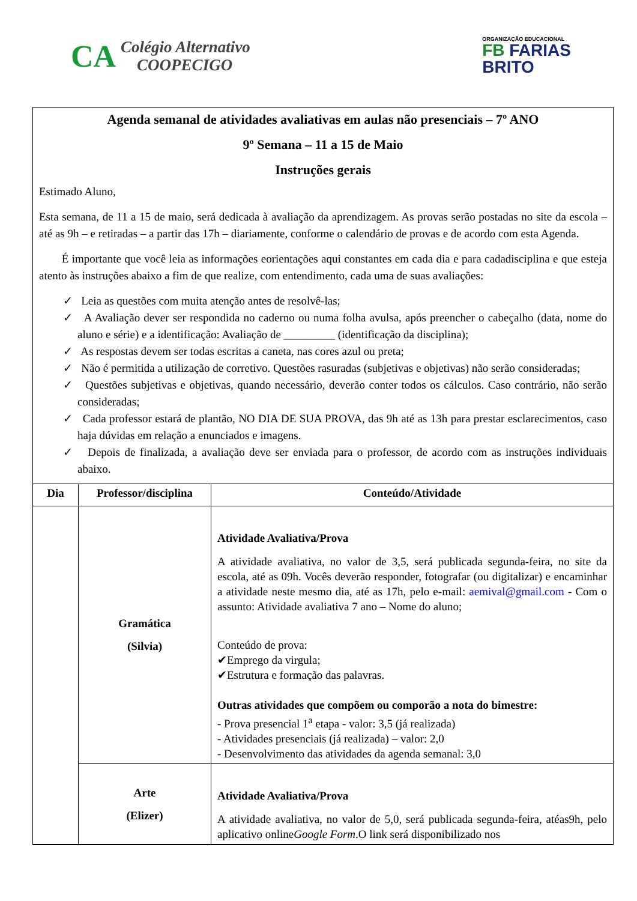CA
Colégio Alternativo
COOPECIGO
ORGANIZAÇÃO EDUCACIONAL
FB FARIAS
BRITO
Agenda semanal de atividades avaliativas em aulas não presenciais – 7º ANO
9º Semana – 11 a 15 de Maio
Instruções gerais
Estimado Aluno,
Esta semana, de 11 a 15 de maio, será dedicada à avaliação da aprendizagem. As provas serão postadas no site da escola – até as 9h – e retiradas – a partir das 17h – diariamente, conforme o calendário de provas e de acordo com esta Agenda.
É importante que você leia as informações eorientações aqui constantes em cada dia e para cadadisciplina e que esteja atento às instruções abaixo a fim de que realize, com entendimento, cada uma de suas avaliações:
✓ Leia as questões com muita atenção antes de resolvê-las;
✓ A Avaliação dever ser respondida no caderno ou numa folha avulsa, após preencher o cabeçalho (data, nome do aluno e série) e a identificação: Avaliação de _________ (identificação da disciplina);
✓ As respostas devem ser todas escritas a caneta, nas cores azul ou preta;
✓ Não é permitida a utilização de corretivo. Questões rasuradas (subjetivas e objetivas) não serão consideradas;
✓ Questões subjetivas e objetivas, quando necessário, deverão conter todos os cálculos. Caso contrário, não serão consideradas;
✓ Cada professor estará de plantão, NO DIA DE SUA PROVA, das 9h até as 13h para prestar esclarecimentos, caso haja dúvidas em relação a enunciados e imagens.
✓ Depois de finalizada, a avaliação deve ser enviada para o professor, de acordo com as instruções individuais abaixo.
| Dia | Professor/disciplina | Conteúdo/Atividade |
| --- | --- | --- |
| | Gramática (Silvia) | Atividade Avaliativa/Prova A atividade avaliativa, no valor de 3,5, será publicada segunda-feira, no site da escola, até as 09h. Vocês deverão responder, fotografar (ou digitalizar) e encaminhar a atividade neste mesmo dia, até as 17h, pelo e-mail: aemival@gmail.com - Com o assunto: Atividade avaliativa 7 ano – Nome do aluno; Conteúdo de prova: ✔Emprego da virgula; ✔Estrutura e formação das palavras. Outras atividades que compõem ou comporão a nota do bimestre: - Prova presencial 1<sup>a</sup> etapa - valor: 3,5 (já realizada) - Atividades presenciais (já realizada) – valor: 2,0 - Desenvolvimento das atividades da agenda semanal: 3,0 |
| | Arte (Elizer) | Atividade Avaliativa/Prova A atividade avaliativa, no valor de 5,0, será publicada segunda-feira, atéas9h, pelo aplicativo online Google Form .O link será disponibilizado nos |